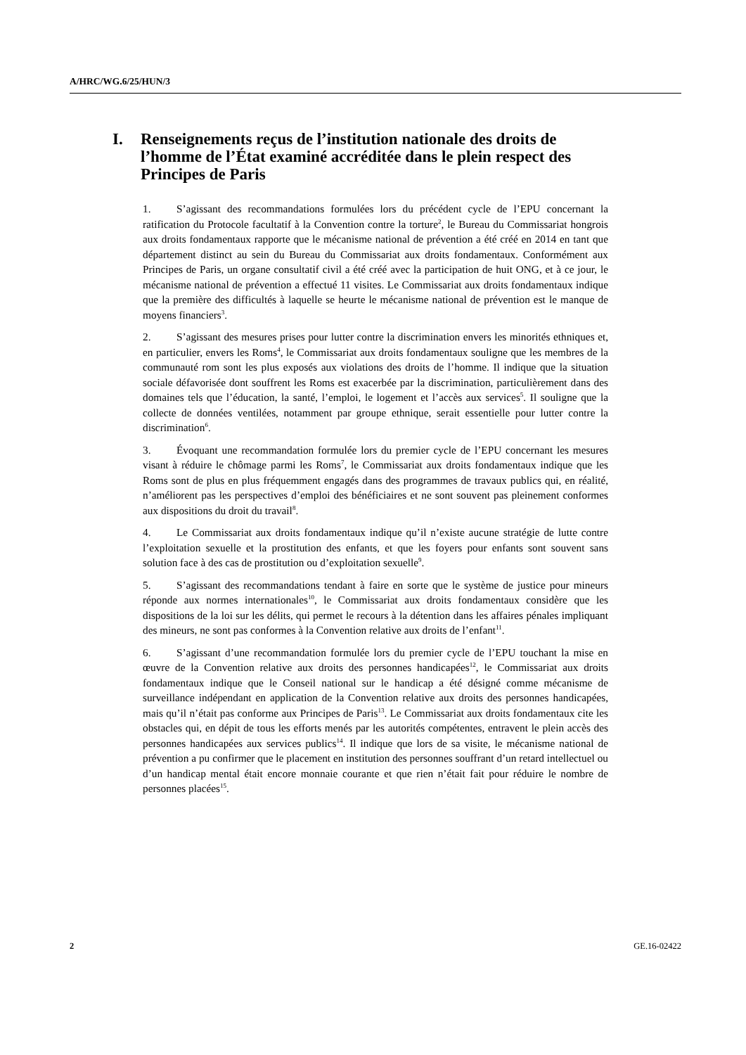A/HRC/WG.6/25/HUN/3
I. Renseignements reçus de l’institution nationale des droits de l’homme de l’État examiné accréditée dans le plein respect des Principes de Paris
1. S’agissant des recommandations formulées lors du précédent cycle de l’EPU concernant la ratification du Protocole facultatif à la Convention contre la torture<sup>2</sup>, le Bureau du Commissariat hongrois aux droits fondamentaux rapporte que le mécanisme national de prévention a été créé en 2014 en tant que département distinct au sein du Bureau du Commissariat aux droits fondamentaux. Conformément aux Principes de Paris, un organe consultatif civil a été créé avec la participation de huit ONG, et à ce jour, le mécanisme national de prévention a effectué 11 visites. Le Commissariat aux droits fondamentaux indique que la première des difficultés à laquelle se heurte le mécanisme national de prévention est le manque de moyens financiers<sup>3</sup>.
2. S’agissant des mesures prises pour lutter contre la discrimination envers les minorités ethniques et, en particulier, envers les Roms<sup>4</sup>, le Commissariat aux droits fondamentaux souligne que les membres de la communauté rom sont les plus exposés aux violations des droits de l’homme. Il indique que la situation sociale défavorisée dont souffrent les Roms est exacerbée par la discrimination, particulièrement dans des domaines tels que l’éducation, la santé, l’emploi, le logement et l’accès aux services<sup>5</sup>. Il souligne que la collecte de données ventilées, notamment par groupe ethnique, serait essentielle pour lutter contre la discrimination<sup>6</sup>.
3. Évoquant une recommandation formulée lors du premier cycle de l’EPU concernant les mesures visant à réduire le chômage parmi les Roms<sup>7</sup>, le Commissariat aux droits fondamentaux indique que les Roms sont de plus en plus fréquemment engagés dans des programmes de travaux publics qui, en réalité, n’améliorent pas les perspectives d’emploi des bénéficiaires et ne sont souvent pas pleinement conformes aux dispositions du droit du travail<sup>8</sup>.
4. Le Commissariat aux droits fondamentaux indique qu’il n’existe aucune stratégie de lutte contre l’exploitation sexuelle et la prostitution des enfants, et que les foyers pour enfants sont souvent sans solution face à des cas de prostitution ou d’exploitation sexuelle<sup>9</sup>.
5. S’agissant des recommandations tendant à faire en sorte que le système de justice pour mineurs réponde aux normes internationales<sup>10</sup>, le Commissariat aux droits fondamentaux considère que les dispositions de la loi sur les délits, qui permet le recours à la détention dans les affaires pénales impliquant des mineurs, ne sont pas conformes à la Convention relative aux droits de l’enfant<sup>11</sup>.
6. S’agissant d’une recommandation formulée lors du premier cycle de l’EPU touchant la mise en œuvre de la Convention relative aux droits des personnes handicapées<sup>12</sup>, le Commissariat aux droits fondamentaux indique que le Conseil national sur le handicap a été désigné comme mécanisme de surveillance indépendant en application de la Convention relative aux droits des personnes handicapées, mais qu’il n’était pas conforme aux Principes de Paris<sup>13</sup>. Le Commissariat aux droits fondamentaux cite les obstacles qui, en dépit de tous les efforts menés par les autorités compétentes, entravent le plein accès des personnes handicapées aux services publics<sup>14</sup>. Il indique que lors de sa visite, le mécanisme national de prévention a pu confirmer que le placement en institution des personnes souffrant d’un retard intellectuel ou d’un handicap mental était encore monnaie courante et que rien n’était fait pour réduire le nombre de personnes placées<sup>15</sup>.
2 GE.16-02422